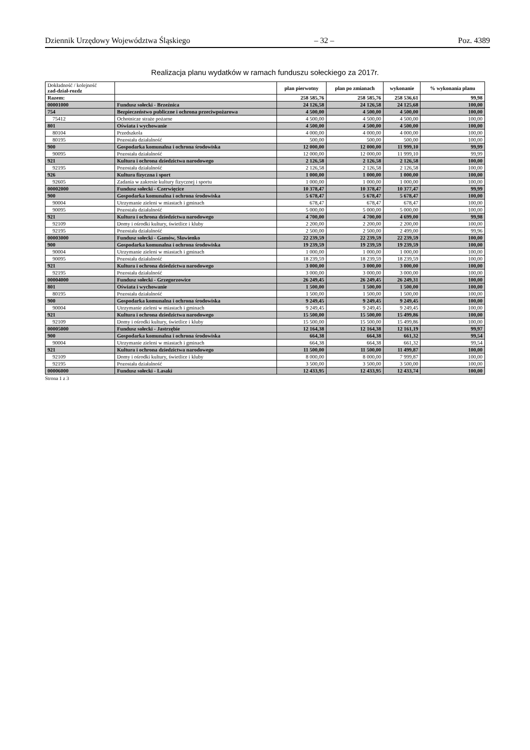Dziennik Urzędowy Województwa Śląskiego – 32 – Poz. 4389
Realizacja planu wydatków w ramach funduszu sołeckiego za 2017r.
| Dokładność / kolejność zad-dział-rozdz | | plan pierwotny | plan po zmianach | wykonanie | % wykonania planu |
| --- | --- | --- | --- | --- | --- |
| Razem: | | 258 585,76 | 258 585,76 | 258 536,61 | 99,98 |
| 00001000 | Fundusz sołecki - Brzeźnica | 24 126,58 | 24 126,58 | 24 125,68 | 100,00 |
| 754 | Bezpieczeństwo publiczne i ochrona przeciwpożarowa | 4 500,00 | 4 500,00 | 4 500,00 | 100,00 |
| 75412 | Ochotnicze straże pożarne | 4 500,00 | 4 500,00 | 4 500,00 | 100,00 |
| 801 | Oświata i wychowanie | 4 500,00 | 4 500,00 | 4 500,00 | 100,00 |
| 80104 | Przedszkola | 4 000,00 | 4 000,00 | 4 000,00 | 100,00 |
| 80195 | Pozostała działalność | 500,00 | 500,00 | 500,00 | 100,00 |
| 900 | Gospodarka komunalna i ochrona środowiska | 12 000,00 | 12 000,00 | 11 999,10 | 99,99 |
| 90095 | Pozostała działalność | 12 000,00 | 12 000,00 | 11 999,10 | 99,99 |
| 921 | Kultura i ochrona dziedzictwa narodowego | 2 126,58 | 2 126,58 | 2 126,58 | 100,00 |
| 92195 | Pozostała działalność | 2 126,58 | 2 126,58 | 2 126,58 | 100,00 |
| 926 | Kultura fizyczna i sport | 1 000,00 | 1 000,00 | 1 000,00 | 100,00 |
| 92605 | Zadania w zakresie kultury fizycznej i sportu | 1 000,00 | 1 000,00 | 1 000,00 | 100,00 |
| 00002000 | Fundusz sołecki - Czerwięcice | 10 378,47 | 10 378,47 | 10 377,47 | 99,99 |
| 900 | Gospodarka komunalna i ochrona środowiska | 5 678,47 | 5 678,47 | 5 678,47 | 100,00 |
| 90004 | Utrzymanie zieleni w miastach i gminach | 678,47 | 678,47 | 678,47 | 100,00 |
| 90095 | Pozostała działalność | 5 000,00 | 5 000,00 | 5 000,00 | 100,00 |
| 921 | Kultura i ochrona dziedzictwa narodowego | 4 700,00 | 4 700,00 | 4 699,00 | 99,98 |
| 92109 | Domy i ośrodki kultury, świetlice i kluby | 2 200,00 | 2 200,00 | 2 200,00 | 100,00 |
| 92195 | Pozostała działalność | 2 500,00 | 2 500,00 | 2 499,00 | 99,96 |
| 00003000 | Fundusz sołecki - Gamów, Sławienko | 22 239,59 | 22 239,59 | 22 239,59 | 100,00 |
| 900 | Gospodarka komunalna i ochrona środowiska | 19 239,59 | 19 239,59 | 19 239,59 | 100,00 |
| 90004 | Utrzymanie zieleni w miastach i gminach | 1 000,00 | 1 000,00 | 1 000,00 | 100,00 |
| 90095 | Pozostała działalność | 18 239,59 | 18 239,59 | 18 239,59 | 100,00 |
| 921 | Kultura i ochrona dziedzictwa narodowego | 3 000,00 | 3 000,00 | 3 000,00 | 100,00 |
| 92195 | Pozostała działalność | 3 000,00 | 3 000,00 | 3 000,00 | 100,00 |
| 00004000 | Fundusz sołecki - Grzegorzowice | 26 249,45 | 26 249,45 | 26 249,31 | 100,00 |
| 801 | Oświata i wychowanie | 1 500,00 | 1 500,00 | 1 500,00 | 100,00 |
| 80195 | Pozostała działalność | 1 500,00 | 1 500,00 | 1 500,00 | 100,00 |
| 900 | Gospodarka komunalna i ochrona środowiska | 9 249,45 | 9 249,45 | 9 249,45 | 100,00 |
| 90004 | Utrzymanie zieleni w miastach i gminach | 9 249,45 | 9 249,45 | 9 249,45 | 100,00 |
| 921 | Kultura i ochrona dziedzictwa narodowego | 15 500,00 | 15 500,00 | 15 499,86 | 100,00 |
| 92109 | Domy i ośrodki kultury, świetlice i kluby | 15 500,00 | 15 500,00 | 15 499,86 | 100,00 |
| 00005000 | Fundusz sołecki - Jastrzębie | 12 164,38 | 12 164,38 | 12 161,19 | 99,97 |
| 900 | Gospodarka komunalna i ochrona środowiska | 664,38 | 664,38 | 661,32 | 99,54 |
| 90004 | Utrzymanie zieleni w miastach i gminach | 664,38 | 664,38 | 661,32 | 99,54 |
| 921 | Kultura i ochrona dziedzictwa narodowego | 11 500,00 | 11 500,00 | 11 499,87 | 100,00 |
| 92109 | Domy i ośrodki kultury, świetlice i kluby | 8 000,00 | 8 000,00 | 7 999,87 | 100,00 |
| 92195 | Pozostała działalność | 3 500,00 | 3 500,00 | 3 500,00 | 100,00 |
| 00006000 | Fundusz sołecki - Lasaki | 12 433,95 | 12 433,95 | 12 433,74 | 100,00 |
Strona 1 z 3